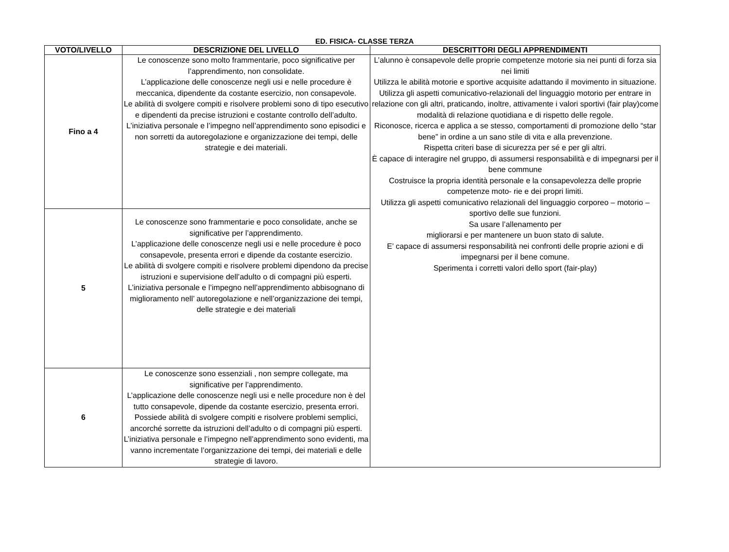ED. FISICA- CLASSE TERZA
| VOTO/LIVELLO | DESCRIZIONE DEL LIVELLO | DESCRITTORI DEGLI APPRENDIMENTI |
| --- | --- | --- |
| Fino a 4 | Le conoscenze sono molto frammentarie, poco significative per l’apprendimento, non consolidate. L’applicazione delle conoscenze negli usi e nelle procedure è meccanica, dipendente da costante esercizio, non consapevole. Le abilità di svolgere compiti e risolvere problemi sono di tipo esecutivo e dipendenti da precise istruzioni e costante controllo dell’adulto. L’iniziativa personale e l’impegno nell’apprendimento sono episodici e non sorretti da autoregolazione e organizzazione dei tempi, delle strategie e dei materiali. | L’alunno è consapevole delle proprie competenze motorie sia nei punti di forza sia nei limiti Utilizza le abilità motorie e sportive acquisite adattando il movimento in situazione. Utilizza gli aspetti comunicativo-relazionali del linguaggio motorio per entrare in relazione con gli altri, praticando, inoltre, attivamente i valori sportivi (fair play)come modalità di relazione quotidiana e di rispetto delle regole. Riconosce, ricerca e applica a se stesso, comportamenti di promozione dello “star bene” in ordine a un sano stile di vita e alla prevenzione. Rispetta criteri base di sicurezza per sé e per gli altri. È capace di interagire nel gruppo, di assumersi responsabilità e di impegnarsi per il bene commune Costruisce la propria identità personale e la consapevolezza delle proprie competenze moto- rie e dei propri limiti. Utilizza gli aspetti comunicativo relazionali del linguaggio corporeo – motorio – sportivo delle sue funzioni. Sa usare l’allenamento per migliorarsi e per mantenere un buon stato di salute. E’ capace di assumersi responsabilità nei confronti delle proprie azioni e di impegnarsi per il bene comune. Sperimenta i corretti valori dello sport (fair-play) |
| 5 | Le conoscenze sono frammentarie e poco consolidate, anche se significative per l’apprendimento. L’applicazione delle conoscenze negli usi e nelle procedure è poco consapevole, presenta errori e dipende da costante esercizio. Le abilità di svolgere compiti e risolvere problemi dipendono da precise istruzioni e supervisione dell’adulto o di compagni più esperti. L’iniziativa personale e l’impegno nell’apprendimento abbisognano di miglioramento nell’ autoregolazione e nell’organizzazione dei tempi, delle strategie e dei materiali | |
| 6 | Le conoscenze sono essenziali , non sempre collegate, ma significative per l’apprendimento. L’applicazione delle conoscenze negli usi e nelle procedure non è del tutto consapevole, dipende da costante esercizio, presenta errori. Possiede abilità di svolgere compiti e risolvere problemi semplici, ancorché sorrette da istruzioni dell’adulto o di compagni più esperti. L’iniziativa personale e l’impegno nell’apprendimento sono evidenti, ma vanno incrementate l’organizzazione dei tempi, dei materiali e delle strategie di lavoro. | |